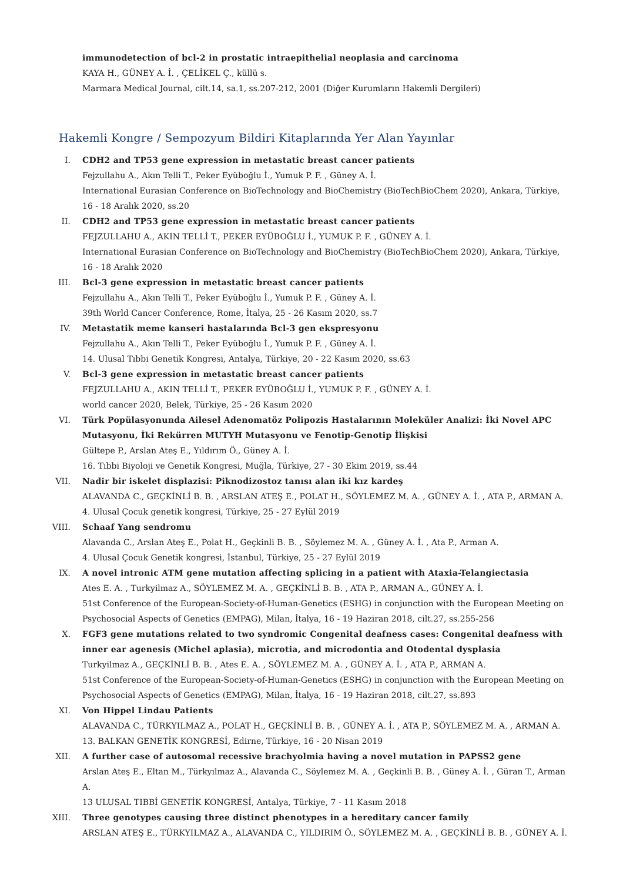immunodetection of bcl-2 in prostatic intraepithelial neoplasia and carcinoma
KAYA H., GÜNEY A. İ. , ÇELİKEL Ç., küllü s.
Marmara Medical Journal, cilt.14, sa.1, ss.207-212, 2001 (Diğer Kurumların Hakemli Dergileri)
Hakemli Kongre / Sempozyum Bildiri Kitaplarında Yer Alan Yayınlar
I. CDH2 and TP53 gene expression in metastatic breast cancer patients
Fejzullahu A., Akın Telli T., Peker Eyüboğlu İ., Yumuk P. F. , Güney A. İ.
International Eurasian Conference on BioTechnology and BioChemistry (BioTechBioChem 2020), Ankara, Türkiye, 16 - 18 Aralık 2020, ss.20
II. CDH2 and TP53 gene expression in metastatic breast cancer patients
FEJZULLAHU A., AKIN TELLİ T., PEKER EYÜBOĞLU İ., YUMUK P. F. , GÜNEY A. İ.
International Eurasian Conference on BioTechnology and BioChemistry (BioTechBioChem 2020), Ankara, Türkiye, 16 - 18 Aralık 2020
III. Bcl-3 gene expression in metastatic breast cancer patients
Fejzullahu A., Akın Telli T., Peker Eyüboğlu İ., Yumuk P. F. , Güney A. İ.
39th World Cancer Conference, Rome, İtalya, 25 - 26 Kasım 2020, ss.7
IV. Metastatik meme kanseri hastalarında Bcl-3 gen ekspresyonu
Fejzullahu A., Akın Telli T., Peker Eyüboğlu İ., Yumuk P. F. , Güney A. İ.
14. Ulusal Tıbbi Genetik Kongresi, Antalya, Türkiye, 20 - 22 Kasım 2020, ss.63
V. Bcl-3 gene expression in metastatic breast cancer patients
FEJZULLAHU A., AKIN TELLİ T., PEKER EYÜBOĞLU İ., YUMUK P. F. , GÜNEY A. İ.
world cancer 2020, Belek, Türkiye, 25 - 26 Kasım 2020
VI. Türk Popülasyonunda Ailesel Adenomatöz Polipozis Hastalarının Moleküler Analizi: İki Novel APC Mutasyonu, İki Rekürren MUTYH Mutasyonu ve Fenotip-Genotip İlişkisi
Gültepe P., Arslan Ateş E., Yıldırım Ö., Güney A. İ.
16. Tıbbi Biyoloji ve Genetik Kongresi, Muğla, Türkiye, 27 - 30 Ekim 2019, ss.44
VII. Nadir bir iskelet displazisi: Piknodizostoz tanısı alan iki kız kardeş
ALAVANDA C., GEÇKİNLİ B. B. , ARSLAN ATEŞ E., POLAT H., SÖYLEMEZ M. A. , GÜNEY A. İ. , ATA P., ARMAN A.
4. Ulusal Çocuk genetik kongresi, Türkiye, 25 - 27 Eylül 2019
VIII.
Schaaf Yang sendromu
Alavanda C., Arslan Ateş E., Polat H., Geçkinli B. B. , Söylemez M. A. , Güney A. İ. , Ata P., Arman A.
4. Ulusal Çocuk Genetik kongresi, İstanbul, Türkiye, 25 - 27 Eylül 2019
IX. A novel intronic ATM gene mutation affecting splicing in a patient with Ataxia-Telangiectasia
Ates E. A. , Turkyilmaz A., SÖYLEMEZ M. A. , GEÇKİNLİ B. B. , ATA P., ARMAN A., GÜNEY A. İ.
51st Conference of the European-Society-of-Human-Genetics (ESHG) in conjunction with the European Meeting on Psychosocial Aspects of Genetics (EMPAG), Milan, İtalya, 16 - 19 Haziran 2018, cilt.27, ss.255-256
X. FGF3 gene mutations related to two syndromic Congenital deafness cases: Congenital deafness with inner ear agenesis (Michel aplasia), microtia, and microdontia and Otodental dysplasia
Turkyilmaz A., GEÇKİNLİ B. B. , Ates E. A. , SÖYLEMEZ M. A. , GÜNEY A. İ. , ATA P., ARMAN A.
51st Conference of the European-Society-of-Human-Genetics (ESHG) in conjunction with the European Meeting on Psychosocial Aspects of Genetics (EMPAG), Milan, İtalya, 16 - 19 Haziran 2018, cilt.27, ss.893
XI. Von Hippel Lindau Patients
ALAVANDA C., TÜRKYILMAZ A., POLAT H., GEÇKİNLİ B. B. , GÜNEY A. İ. , ATA P., SÖYLEMEZ M. A. , ARMAN A.
13. BALKAN GENETİK KONGRESİ, Edirne, Türkiye, 16 - 20 Nisan 2019
XII. A further case of autosomal recessive brachyolmia having a novel mutation in PAPSS2 gene
Arslan Ateş E., Eltan M., Türkyılmaz A., Alavanda C., Söylemez M. A. , Geçkinli B. B. , Güney A. İ. , Güran T., Arman A.
13 ULUSAL TIBBİ GENETİK KONGRESİ, Antalya, Türkiye, 7 - 11 Kasım 2018
XIII.
Three genotypes causing three distinct phenotypes in a hereditary cancer family
ARSLAN ATEŞ E., TÜRKYILMAZ A., ALAVANDA C., YILDIRIM Ö., SÖYLEMEZ M. A. , GEÇKİNLİ B. B. , GÜNEY A. İ.